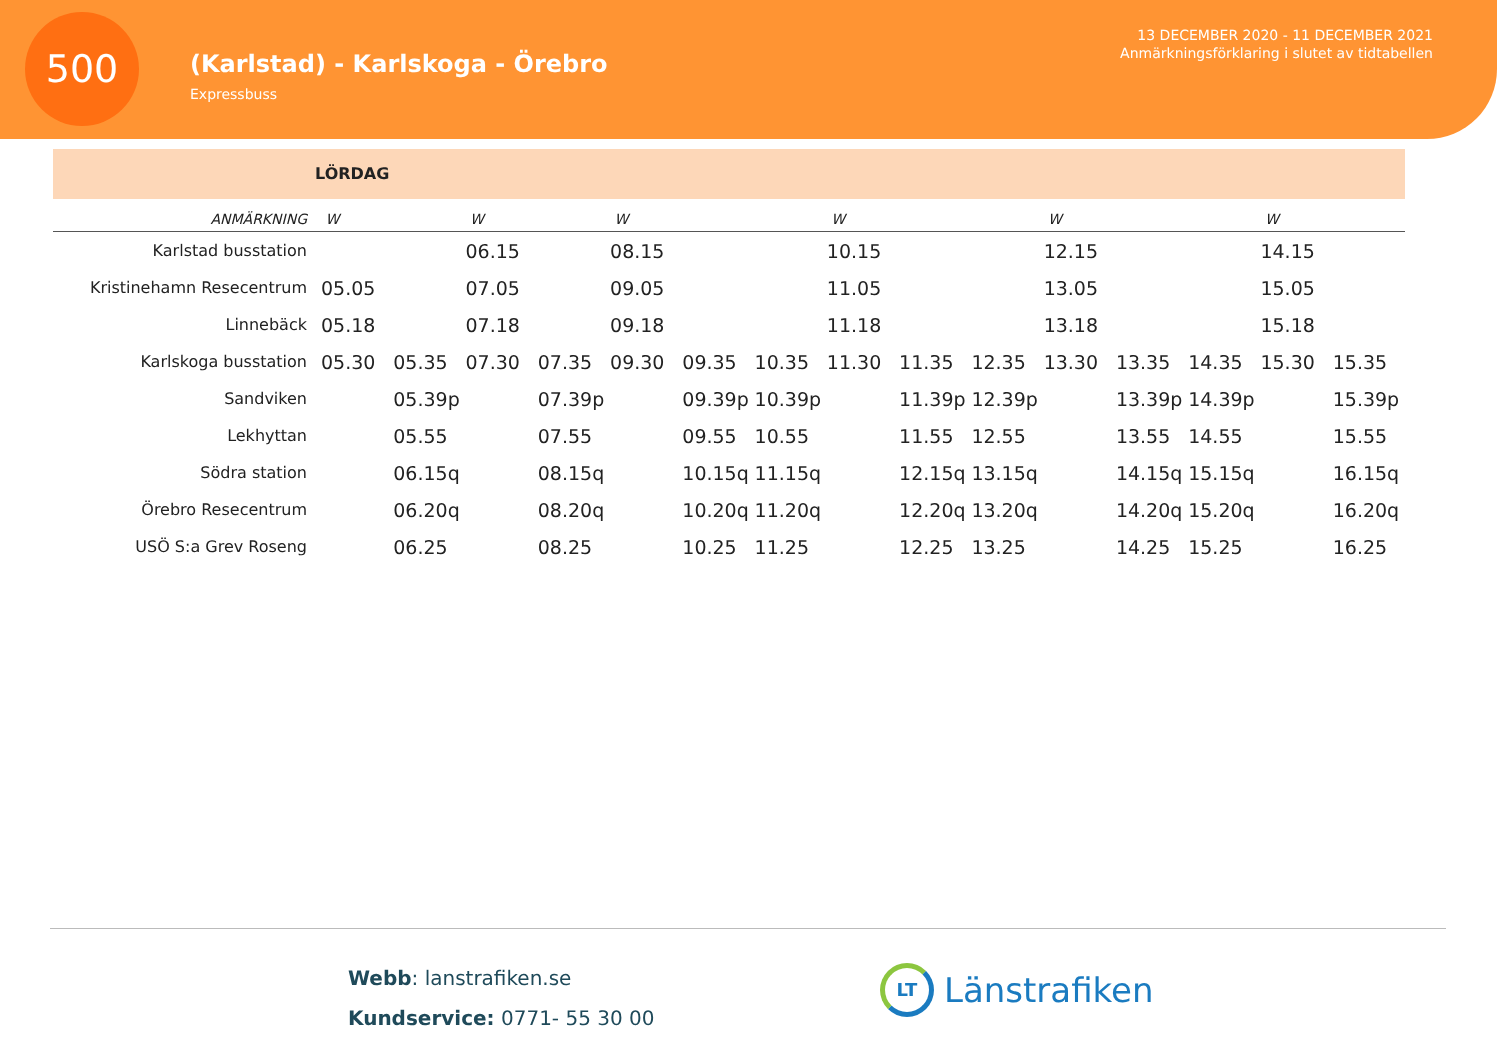500
(Karlstad) - Karlskoga - Örebro
Expressbuss
13 DECEMBER 2020 - 11 DECEMBER 2021
Anmärkningsförklaring i slutet av tidtabellen
LÖRDAG
| ANMÄRKNING | W | | W | | W | | | W | | | W | | | W | |
| --- | --- | --- | --- | --- | --- | --- | --- | --- | --- | --- | --- | --- | --- | --- | --- |
| Karlstad busstation | | | 06.15 | | 08.15 | | | 10.15 | | | 12.15 | | | 14.15 | |
| Kristinehamn Resecentrum | 05.05 | | 07.05 | | 09.05 | | | 11.05 | | | 13.05 | | | 15.05 | |
| Linnebäck | 05.18 | | 07.18 | | 09.18 | | | 11.18 | | | 13.18 | | | 15.18 | |
| Karlskoga busstation | 05.30 | 05.35 | 07.30 | 07.35 | 09.30 | 09.35 | 10.35 | 11.30 | 11.35 | 12.35 | 13.30 | 13.35 | 14.35 | 15.30 | 15.35 |
| Sandviken | | 05.39p | | 07.39p | | 09.39p | 10.39p | | 11.39p | 12.39p | | 13.39p | 14.39p | | 15.39p |
| Lekhyttan | | 05.55 | | 07.55 | | 09.55 | 10.55 | | 11.55 | 12.55 | | 13.55 | 14.55 | | 15.55 |
| Södra station | | 06.15q | | 08.15q | | 10.15q | 11.15q | | 12.15q | 13.15q | | 14.15q | 15.15q | | 16.15q |
| Örebro Resecentrum | | 06.20q | | 08.20q | | 10.20q | 11.20q | | 12.20q | 13.20q | | 14.20q | 15.20q | | 16.20q |
| USÖ S:a Grev Roseng | | 06.25 | | 08.25 | | 10.25 | 11.25 | | 12.25 | 13.25 | | 14.25 | 15.25 | | 16.25 |
Webb: lanstrafiken.se
Kundservice: 0771- 55 30 00
LT
Länstrafiken